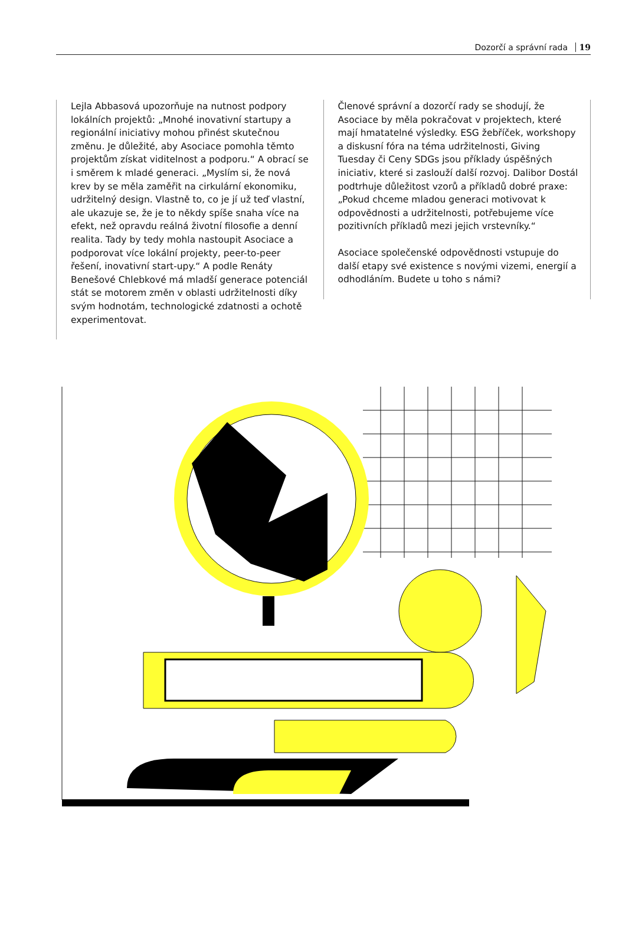Dozorčí a správní rada 19
Lejla Abbasová upozorňuje na nutnost podpory lokálních projektů: „Mnohé inovativní startupy a regionální iniciativy mohou přinést skutečnou změnu. Je důležité, aby Asociace pomohla těmto projektům získat viditelnost a podporu.“ A obrací se i směrem k mladé generaci. „Myslím si, že nová krev by se měla zaměřit na cirkulární ekonomiku, udržitelný design. Vlastně to, co je jí už teď vlastní, ale ukazuje se, že je to někdy spíše snaha více na efekt, než opravdu reálná životní filosofie a denní realita. Tady by tedy mohla nastoupit Asociace a podporovat více lokální projekty, peer-to-peer řešení, inovativní start-upy.“ A podle Renáty Benešové Chlebkové má mladší generace potenciál stát se motorem změn v oblasti udržitelnosti díky svým hodnotám, technologické zdatnosti a ochotě experimentovat.
Členové správní a dozorčí rady se shodují, že Asociace by měla pokračovat v projektech, které mají hmatatelné výsledky. ESG žebříček, workshopy a diskusní fóra na téma udržitelnosti, Giving Tuesday či Ceny SDGs jsou příklady úspěšných iniciativ, které si zaslouží další rozvoj. Dalibor Dostál podtrhuje důležitost vzorů a příkladů dobré praxe: „Pokud chceme mladou generaci motivovat k odpovědnosti a udržitelnosti, potřebujeme více pozitivních příkladů mezi jejich vrstevníky.“
Asociace společenské odpovědnosti vstupuje do další etapy své existence s novými vizemi, energií a odhodláním. Budete u toho s námi?